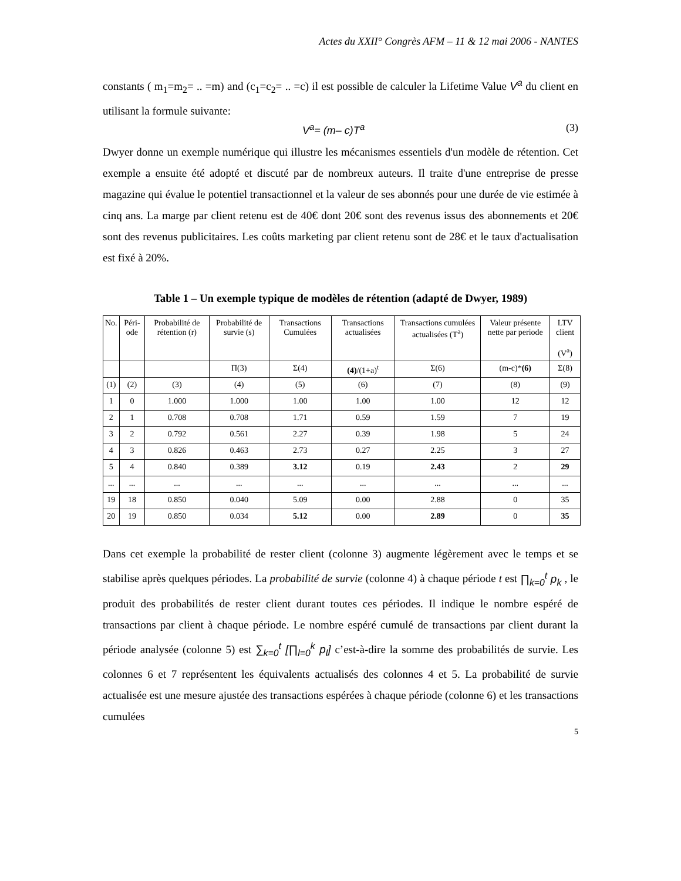Actes du XXII° Congrès AFM – 11 & 12 mai 2006 - NANTES
constants ( m<sub>1</sub>=m<sub>2</sub>= .. =m) and (c<sub>1</sub>=c<sub>2</sub>= .. =c) il est possible de calculer la Lifetime Value V<sup>a</sup> du client en utilisant la formule suivante:
V<sup>a</sup>= (m– c)T<sup>a</sup> (3)
Dwyer donne un exemple numérique qui illustre les mécanismes essentiels d'un modèle de rétention. Cet exemple a ensuite été adopté et discuté par de nombreux auteurs. Il traite d'une entreprise de presse magazine qui évalue le potentiel transactionnel et la valeur de ses abonnés pour une durée de vie estimée à cinq ans. La marge par client retenu est de 40€ dont 20€ sont des revenus issus des abonnements et 20€ sont des revenus publicitaires. Les coûts marketing par client retenu sont de 28€ et le taux d'actualisation est fixé à 20%.
Table 1 – Un exemple typique de modèles de rétention (adapté de Dwyer, 1989)
| No. | Péri-ode | Probabilité de rétention (r) | Probabilité de survie (s) | Transactions Cumulées | Transactions actualisées | Transactions cumulées actualisées (T<sup>a</sup>) | Valeur présente nette par periode | LTV client (V<sup>a</sup>) |
| --- | --- | --- | --- | --- | --- | --- | --- | --- |
| | | | Π(3) | Σ(4) | (4) /(1+a)<sup>t</sup> | Σ(6) | (m-c)* (6) | Σ(8) |
| (1) | (2) | (3) | (4) | (5) | (6) | (7) | (8) | (9) |
| 1 | 0 | 1.000 | 1.000 | 1.00 | 1.00 | 1.00 | 12 | 12 |
| 2 | 1 | 0.708 | 0.708 | 1.71 | 0.59 | 1.59 | 7 | 19 |
| 3 | 2 | 0.792 | 0.561 | 2.27 | 0.39 | 1.98 | 5 | 24 |
| 4 | 3 | 0.826 | 0.463 | 2.73 | 0.27 | 2.25 | 3 | 27 |
| 5 | 4 | 0.840 | 0.389 | 3.12 | 0.19 | 2.43 | 2 | 29 |
| ... | ... | ... | ... | ... | ... | ... | ... | ... |
| 19 | 18 | 0.850 | 0.040 | 5.09 | 0.00 | 2.88 | 0 | 35 |
| 20 | 19 | 0.850 | 0.034 | 5.12 | 0.00 | 2.89 | 0 | 35 |
Dans cet exemple la probabilité de rester client (colonne 3) augmente légèrement avec le temps et se stabilise après quelques périodes. La probabilité de survie (colonne 4) à chaque période t est ∏<sub>k=0</sub><sup>t</sup> p<sub>k</sub> , le produit des probabilités de rester client durant toutes ces périodes. Il indique le nombre espéré de transactions par client à chaque période. Le nombre espéré cumulé de transactions par client durant la période analysée (colonne 5) est ∑<sub>k=0</sub><sup>t</sup> [∏<sub>l=0</sub><sup>k</sup> p<sub>l</sub>] c’est-à-dire la somme des probabilités de survie. Les colonnes 6 et 7 représentent les équivalents actualisés des colonnes 4 et 5. La probabilité de survie actualisée est une mesure ajustée des transactions espérées à chaque période (colonne 6) et les transactions cumulées
5